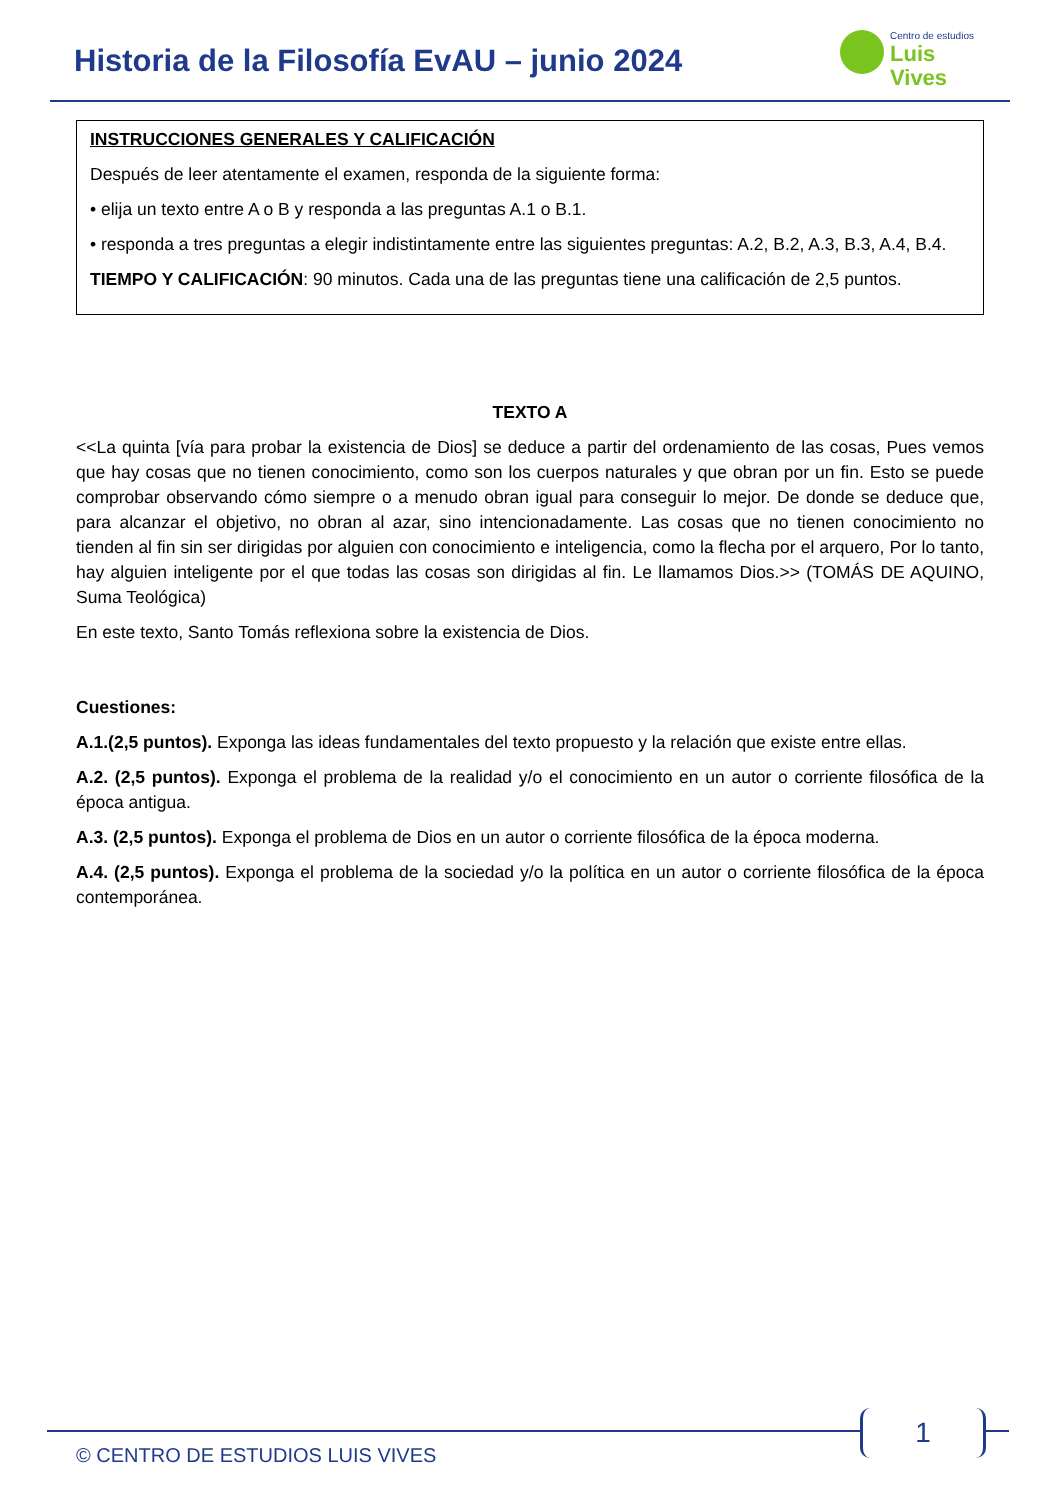Historia de la Filosofía EvAU – junio 2024
Centro de estudios
Luis Vives
INSTRUCCIONES GENERALES Y CALIFICACIÓN
Después de leer atentamente el examen, responda de la siguiente forma:
• elija un texto entre A o B y responda a las preguntas A.1 o B.1.
• responda a tres preguntas a elegir indistintamente entre las siguientes preguntas: A.2, B.2, A.3, B.3, A.4, B.4.
TIEMPO Y CALIFICACIÓN: 90 minutos. Cada una de las preguntas tiene una calificación de 2,5 puntos.
TEXTO A
<<La quinta [vía para probar la existencia de Dios] se deduce a partir del ordenamiento de las cosas, Pues vemos que hay cosas que no tienen conocimiento, como son los cuerpos naturales y que obran por un fin. Esto se puede comprobar observando cómo siempre o a menudo obran igual para conseguir lo mejor. De donde se deduce que, para alcanzar el objetivo, no obran al azar, sino intencionadamente. Las cosas que no tienen conocimiento no tienden al fin sin ser dirigidas por alguien con conocimiento e inteligencia, como la flecha por el arquero, Por lo tanto, hay alguien inteligente por el que todas las cosas son dirigidas al fin. Le llamamos Dios.>> (TOMÁS DE AQUINO, Suma Teológica)
En este texto, Santo Tomás reflexiona sobre la existencia de Dios.
Cuestiones:
A.1.(2,5 puntos). Exponga las ideas fundamentales del texto propuesto y la relación que existe entre ellas.
A.2. (2,5 puntos). Exponga el problema de la realidad y/o el conocimiento en un autor o corriente filosófica de la época antigua.
A.3. (2,5 puntos). Exponga el problema de Dios en un autor o corriente filosófica de la época moderna.
A.4. (2,5 puntos). Exponga el problema de la sociedad y/o la política en un autor o corriente filosófica de la época contemporánea.
1
© CENTRO DE ESTUDIOS LUIS VIVES